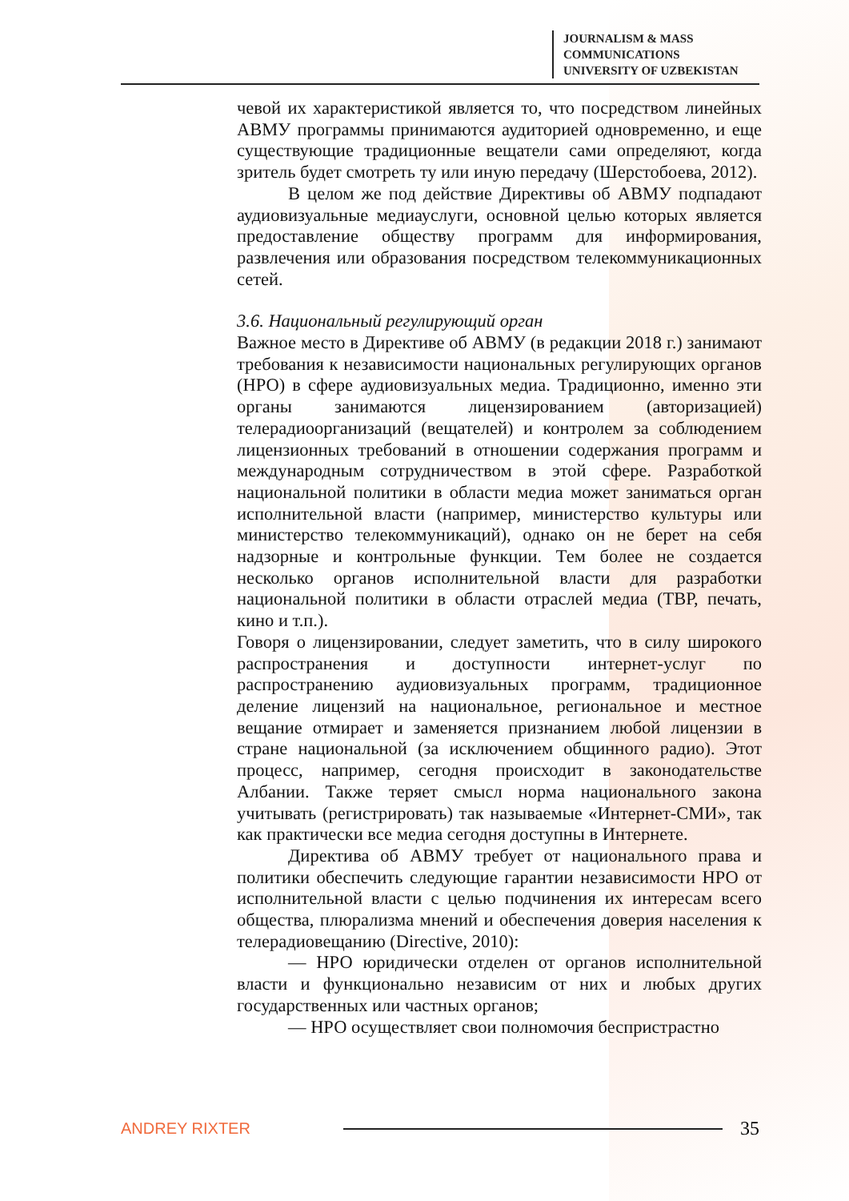JOURNALISM & MASS
COMMUNICATIONS
UNIVERSITY OF UZBEKISTAN
чевой их характеристикой является то, что посредством линейных АВМУ программы принимаются аудиторией одновременно, и еще существующие традиционные вещатели сами определяют, когда зритель будет смотреть ту или иную передачу (Шерстобоева, 2012).
В целом же под действие Директивы об АВМУ подпадают аудиовизуальные медиауслуги, основной целью которых является предоставление обществу программ для информирования, развлечения или образования посредством телекоммуникационных сетей.
3.6. Национальный регулирующий орган
Важное место в Директиве об АВМУ (в редакции 2018 г.) занимают требования к независимости национальных регулирующих органов (НРО) в сфере аудиовизуальных медиа. Традиционно, именно эти органы занимаются лицензированием (авторизацией) телерадиоорганизаций (вещателей) и контролем за соблюдением лицензионных требований в отношении содержания программ и международным сотрудничеством в этой сфере. Разработкой национальной политики в области медиа может заниматься орган исполнительной власти (например, министерство культуры или министерство телекоммуникаций), однако он не берет на себя надзорные и контрольные функции. Тем более не создается несколько органов исполнительной власти для разработки национальной политики в области отраслей медиа (ТВР, печать, кино и т.п.).
Говоря о лицензировании, следует заметить, что в силу широкого распространения и доступности интернет-услуг по распространению аудиовизуальных программ, традиционное деление лицензий на национальное, региональное и местное вещание отмирает и заменяется признанием любой лицензии в стране национальной (за исключением общинного радио). Этот процесс, например, сегодня происходит в законодательстве Албании. Также теряет смысл норма национального закона учитывать (регистрировать) так называемые «Интернет-СМИ», так как практически все медиа сегодня доступны в Интернете.
Директива об АВМУ требует от национального права и политики обеспечить следующие гарантии независимости НРО от исполнительной власти с целью подчинения их интересам всего общества, плюрализма мнений и обеспечения доверия населения к телерадиовещанию (Directive, 2010):
— НРО юридически отделен от органов исполнительной власти и функционально независим от них и любых других государственных или частных органов;
— НРО осуществляет свои полномочия беспристрастно
ANDREY RIXTER 35